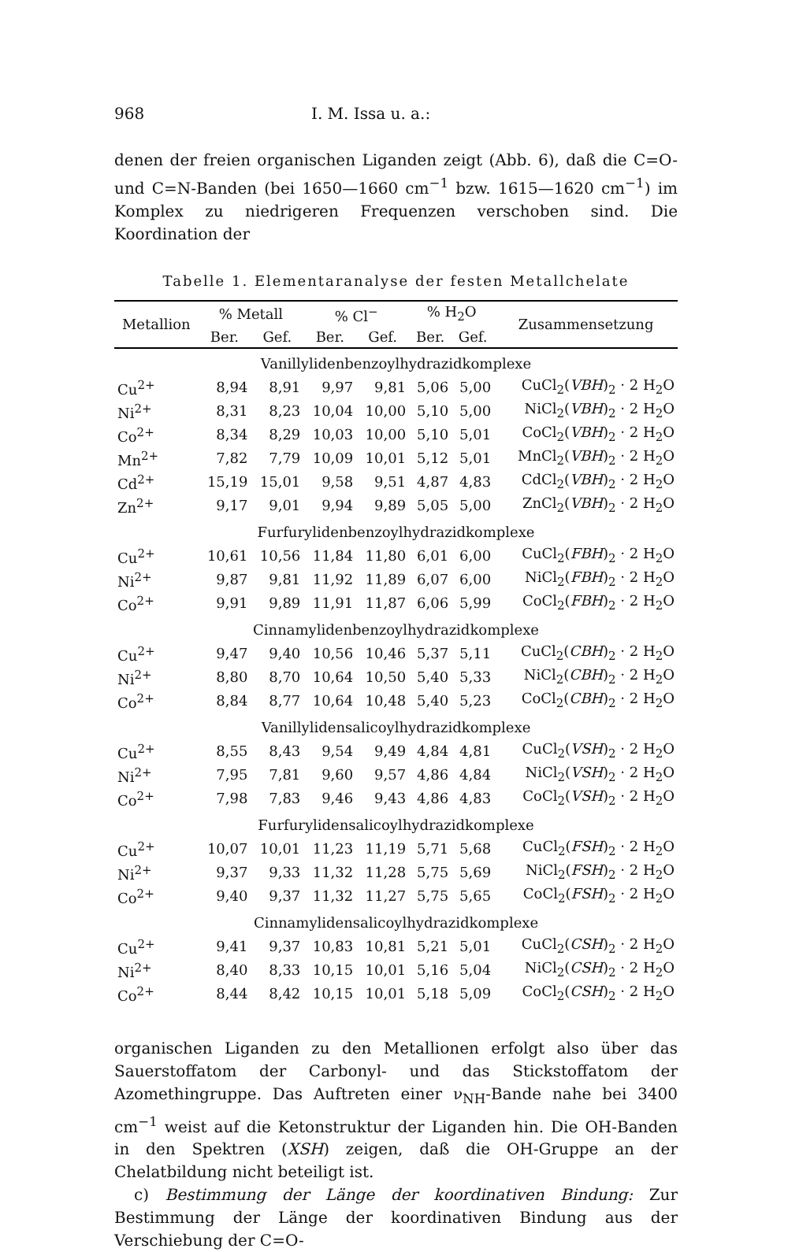968 I. M. Issa u. a.:
denen der freien organischen Liganden zeigt (Abb. 6), daß die C=O- und C=N-Banden (bei 1650—1660 cm<sup>−1</sup> bzw. 1615—1620 cm<sup>−1</sup>) im Komplex zu niedrigeren Frequenzen verschoben sind. Die Koordination der
Tabelle 1. Elementaranalyse der festen Metallchelate
| Metallion | % Metall | | % Cl<sup>−</sup> | | % H<sub>2</sub>O | | Zusammensetzung |
| --- | --- | --- | --- | --- | --- | --- | --- |
| | Ber. | Gef. | Ber. | Gef. | Ber. | Gef. | |
| Vanillylidenbenzoylhydrazidkomplexe | | | | | | | |
| Cu<sup>2+</sup> | 8,94 | 8,91 | 9,97 | 9,81 | 5,06 | 5,00 | CuCl<sub>2</sub>( VBH )<sub>2</sub> · 2 H<sub>2</sub>O |
| Ni<sup>2+</sup> | 8,31 | 8,23 | 10,04 | 10,00 | 5,10 | 5,00 | NiCl<sub>2</sub>( VBH )<sub>2</sub> · 2 H<sub>2</sub>O |
| Co<sup>2+</sup> | 8,34 | 8,29 | 10,03 | 10,00 | 5,10 | 5,01 | CoCl<sub>2</sub>( VBH )<sub>2</sub> · 2 H<sub>2</sub>O |
| Mn<sup>2+</sup> | 7,82 | 7,79 | 10,09 | 10,01 | 5,12 | 5,01 | MnCl<sub>2</sub>( VBH )<sub>2</sub> · 2 H<sub>2</sub>O |
| Cd<sup>2+</sup> | 15,19 | 15,01 | 9,58 | 9,51 | 4,87 | 4,83 | CdCl<sub>2</sub>( VBH )<sub>2</sub> · 2 H<sub>2</sub>O |
| Zn<sup>2+</sup> | 9,17 | 9,01 | 9,94 | 9,89 | 5,05 | 5,00 | ZnCl<sub>2</sub>( VBH )<sub>2</sub> · 2 H<sub>2</sub>O |
| Furfurylidenbenzoylhydrazidkomplexe | | | | | | | |
| Cu<sup>2+</sup> | 10,61 | 10,56 | 11,84 | 11,80 | 6,01 | 6,00 | CuCl<sub>2</sub>( FBH )<sub>2</sub> · 2 H<sub>2</sub>O |
| Ni<sup>2+</sup> | 9,87 | 9,81 | 11,92 | 11,89 | 6,07 | 6,00 | NiCl<sub>2</sub>( FBH )<sub>2</sub> · 2 H<sub>2</sub>O |
| Co<sup>2+</sup> | 9,91 | 9,89 | 11,91 | 11,87 | 6,06 | 5,99 | CoCl<sub>2</sub>( FBH )<sub>2</sub> · 2 H<sub>2</sub>O |
| Cinnamylidenbenzoylhydrazidkomplexe | | | | | | | |
| Cu<sup>2+</sup> | 9,47 | 9,40 | 10,56 | 10,46 | 5,37 | 5,11 | CuCl<sub>2</sub>( CBH )<sub>2</sub> · 2 H<sub>2</sub>O |
| Ni<sup>2+</sup> | 8,80 | 8,70 | 10,64 | 10,50 | 5,40 | 5,33 | NiCl<sub>2</sub>( CBH )<sub>2</sub> · 2 H<sub>2</sub>O |
| Co<sup>2+</sup> | 8,84 | 8,77 | 10,64 | 10,48 | 5,40 | 5,23 | CoCl<sub>2</sub>( CBH )<sub>2</sub> · 2 H<sub>2</sub>O |
| Vanillylidensalicoylhydrazidkomplexe | | | | | | | |
| Cu<sup>2+</sup> | 8,55 | 8,43 | 9,54 | 9,49 | 4,84 | 4,81 | CuCl<sub>2</sub>( VSH )<sub>2</sub> · 2 H<sub>2</sub>O |
| Ni<sup>2+</sup> | 7,95 | 7,81 | 9,60 | 9,57 | 4,86 | 4,84 | NiCl<sub>2</sub>( VSH )<sub>2</sub> · 2 H<sub>2</sub>O |
| Co<sup>2+</sup> | 7,98 | 7,83 | 9,46 | 9,43 | 4,86 | 4,83 | CoCl<sub>2</sub>( VSH )<sub>2</sub> · 2 H<sub>2</sub>O |
| Furfurylidensalicoylhydrazidkomplexe | | | | | | | |
| Cu<sup>2+</sup> | 10,07 | 10,01 | 11,23 | 11,19 | 5,71 | 5,68 | CuCl<sub>2</sub>( FSH )<sub>2</sub> · 2 H<sub>2</sub>O |
| Ni<sup>2+</sup> | 9,37 | 9,33 | 11,32 | 11,28 | 5,75 | 5,69 | NiCl<sub>2</sub>( FSH )<sub>2</sub> · 2 H<sub>2</sub>O |
| Co<sup>2+</sup> | 9,40 | 9,37 | 11,32 | 11,27 | 5,75 | 5,65 | CoCl<sub>2</sub>( FSH )<sub>2</sub> · 2 H<sub>2</sub>O |
| Cinnamylidensalicoylhydrazidkomplexe | | | | | | | |
| Cu<sup>2+</sup> | 9,41 | 9,37 | 10,83 | 10,81 | 5,21 | 5,01 | CuCl<sub>2</sub>( CSH )<sub>2</sub> · 2 H<sub>2</sub>O |
| Ni<sup>2+</sup> | 8,40 | 8,33 | 10,15 | 10,01 | 5,16 | 5,04 | NiCl<sub>2</sub>( CSH )<sub>2</sub> · 2 H<sub>2</sub>O |
| Co<sup>2+</sup> | 8,44 | 8,42 | 10,15 | 10,01 | 5,18 | 5,09 | CoCl<sub>2</sub>( CSH )<sub>2</sub> · 2 H<sub>2</sub>O |
organischen Liganden zu den Metallionen erfolgt also über das Sauerstoffatom der Carbonyl- und das Stickstoffatom der Azomethingruppe. Das Auftreten einer ν<sub>NH</sub>-Bande nahe bei 3400 cm<sup>−1</sup> weist auf die Ketonstruktur der Liganden hin. Die OH-Banden in den Spektren (XSH) zeigen, daß die OH-Gruppe an der Chelatbildung nicht beteiligt ist.
c) Bestimmung der Länge der koordinativen Bindung: Zur Bestimmung der Länge der koordinativen Bindung aus der Verschiebung der C=O-